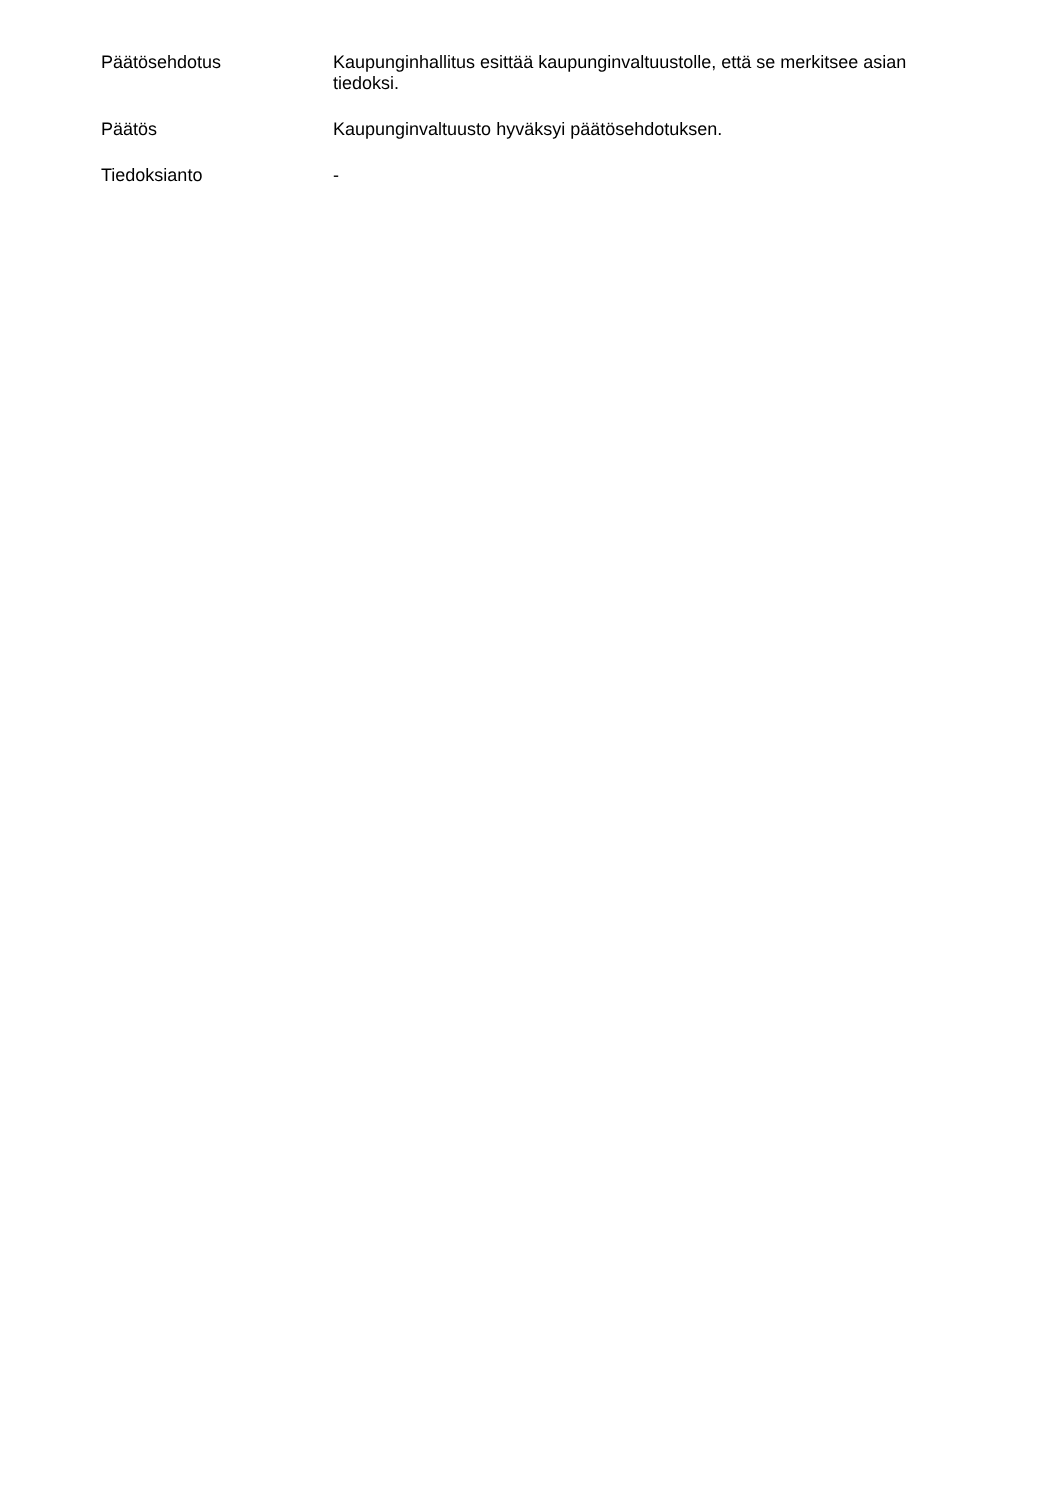Päätösehdotus
Kaupunginhallitus esittää kaupunginvaltuustolle, että se merkitsee asian tiedoksi.
Päätös
Kaupunginvaltuusto hyväksyi päätösehdotuksen.
Tiedoksianto
-